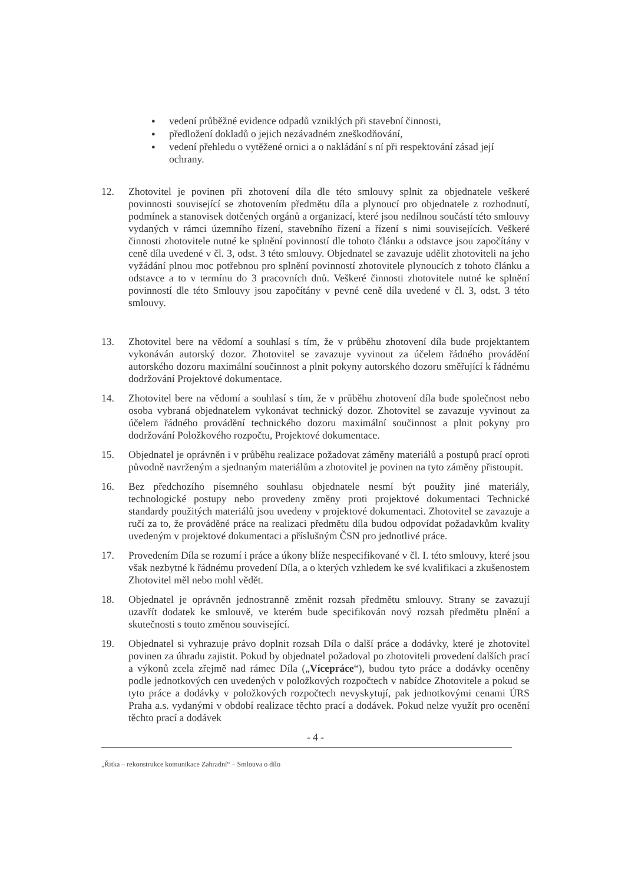● vedení průběžné evidence odpadů vzniklých při stavební činnosti,
● předložení dokladů o jejich nezávadném zneškodňování,
● vedení přehledu o vytěžené ornici a o nakládání s ní při respektování zásad její ochrany.
12. Zhotovitel je povinen při zhotovení díla dle této smlouvy splnit za objednatele veškeré povinnosti související se zhotovením předmětu díla a plynoucí pro objednatele z rozhodnutí, podmínek a stanovisek dotčených orgánů a organizací, které jsou nedílnou součástí této smlouvy vydaných v rámci územního řízení, stavebního řízení a řízení s nimi souvisejících. Veškeré činnosti zhotovitele nutné ke splnění povinností dle tohoto článku a odstavce jsou započítány v ceně díla uvedené v čl. 3, odst. 3 této smlouvy. Objednatel se zavazuje udělit zhotoviteli na jeho vyžádání plnou moc potřebnou pro splnění povinností zhotovitele plynoucích z tohoto článku a odstavce a to v termínu do 3 pracovních dnů. Veškeré činnosti zhotovitele nutné ke splnění povinností dle této Smlouvy jsou započítány v pevné ceně díla uvedené v čl. 3, odst. 3 této smlouvy.
13. Zhotovitel bere na vědomí a souhlasí s tím, že v průběhu zhotovení díla bude projektantem vykonáván autorský dozor. Zhotovitel se zavazuje vyvinout za účelem řádného provádění autorského dozoru maximální součinnost a plnit pokyny autorského dozoru směřující k řádnému dodržování Projektové dokumentace.
14. Zhotovitel bere na vědomí a souhlasí s tím, že v průběhu zhotovení díla bude společnost nebo osoba vybraná objednatelem vykonávat technický dozor. Zhotovitel se zavazuje vyvinout za účelem řádného provádění technického dozoru maximální součinnost a plnit pokyny pro dodržování Položkového rozpočtu, Projektové dokumentace.
15. Objednatel je oprávněn i v průběhu realizace požadovat záměny materiálů a postupů prací oproti původně navrženým a sjednaným materiálům a zhotovitel je povinen na tyto záměny přistoupit.
16. Bez předchozího písemného souhlasu objednatele nesmí být použity jiné materiály, technologické postupy nebo provedeny změny proti projektové dokumentaci Technické standardy použitých materiálů jsou uvedeny v projektové dokumentaci. Zhotovitel se zavazuje a ručí za to, že prováděné práce na realizaci předmětu díla budou odpovídat požadavkům kvality uvedeným v projektové dokumentaci a příslušným ČSN pro jednotlivé práce.
17. Provedením Díla se rozumí i práce a úkony blíže nespecifikované v čl. I. této smlouvy, které jsou však nezbytné k řádnému provedení Díla, a o kterých vzhledem ke své kvalifikaci a zkušenostem Zhotovitel měl nebo mohl vědět.
18. Objednatel je oprávněn jednostranně změnit rozsah předmětu smlouvy. Strany se zavazují uzavřít dodatek ke smlouvě, ve kterém bude specifikován nový rozsah předmětu plnění a skutečnosti s touto změnou související.
19. Objednatel si vyhrazuje právo doplnit rozsah Díla o další práce a dodávky, které je zhotovitel povinen za úhradu zajistit. Pokud by objednatel požadoval po zhotoviteli provedení dalších prací a výkonů zcela zřejmě nad rámec Díla („Vícepráce“), budou tyto práce a dodávky oceněny podle jednotkových cen uvedených v položkových rozpočtech v nabídce Zhotovitele a pokud se tyto práce a dodávky v položkových rozpočtech nevyskytují, pak jednotkovými cenami ÚRS Praha a.s. vydanými v období realizace těchto prací a dodávek. Pokud nelze využít pro ocenění těchto prací a dodávek
- 4 -
„Řitka – rekonstrukce komunikace Zahradní“ – Smlouva o dílo